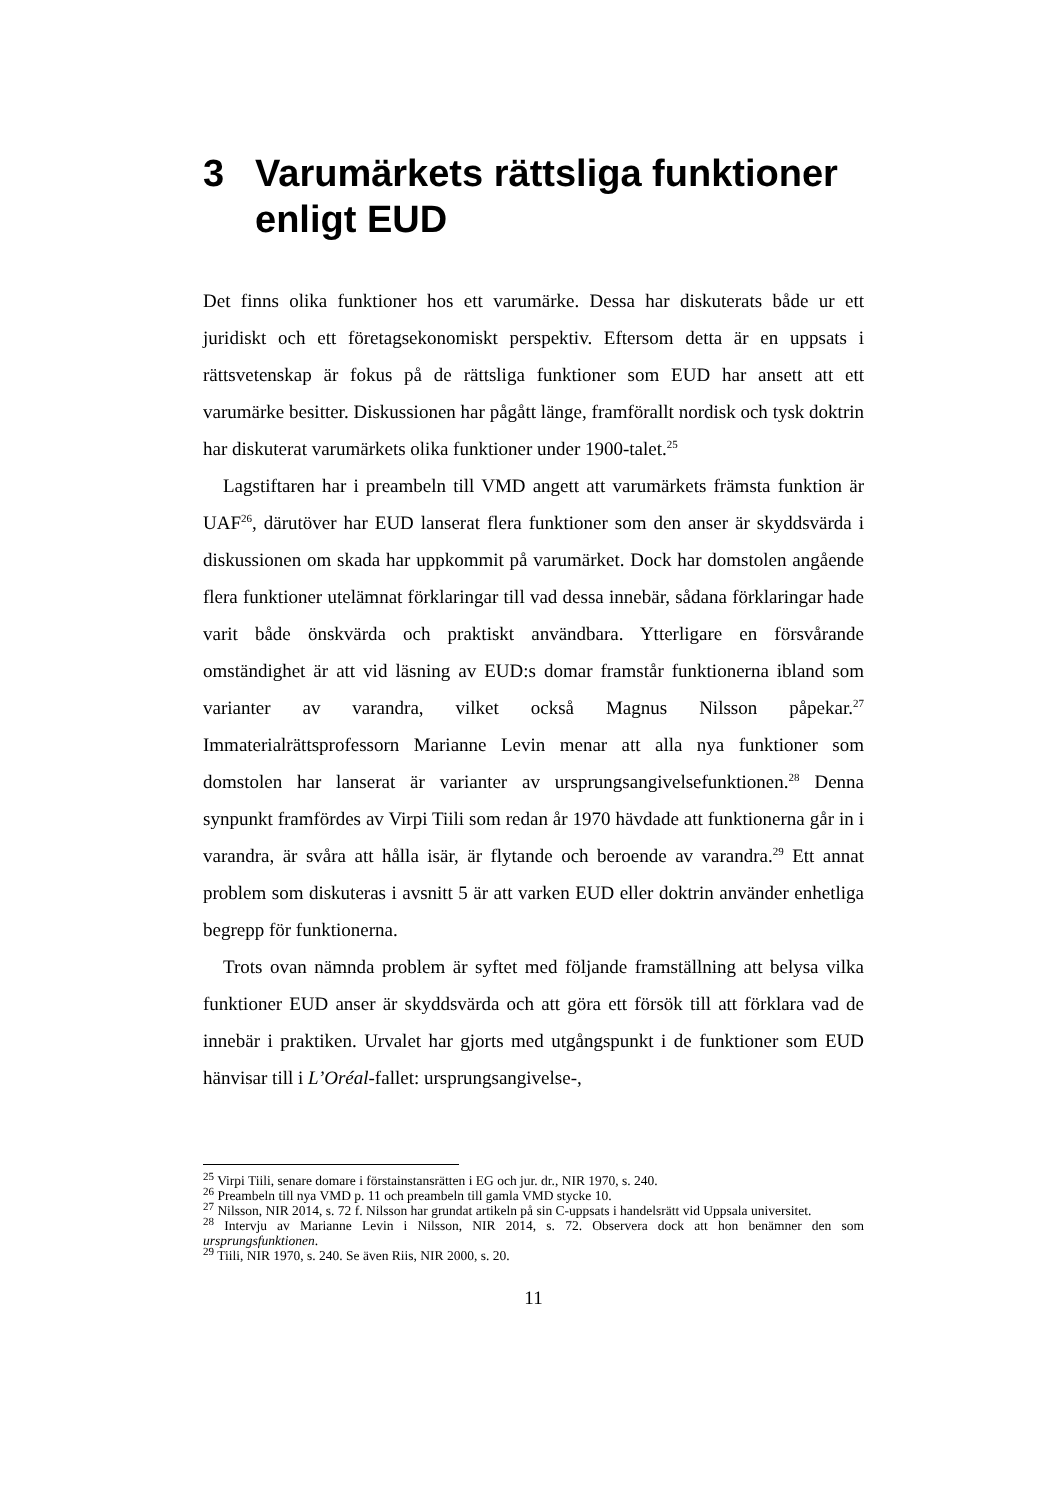3 Varumärkets rättsliga funktioner enligt EUD
Det finns olika funktioner hos ett varumärke. Dessa har diskuterats både ur ett juridiskt och ett företagsekonomiskt perspektiv. Eftersom detta är en uppsats i rättsvetenskap är fokus på de rättsliga funktioner som EUD har ansett att ett varumärke besitter. Diskussionen har pågått länge, framförallt nordisk och tysk doktrin har diskuterat varumärkets olika funktioner under 1900-talet.<sup>25</sup>
Lagstiftaren har i preambeln till VMD angett att varumärkets främsta funktion är UAF<sup>26</sup>, därutöver har EUD lanserat flera funktioner som den anser är skyddsvärda i diskussionen om skada har uppkommit på varumärket. Dock har domstolen angående flera funktioner utelämnat förklaringar till vad dessa innebär, sådana förklaringar hade varit både önskvärda och praktiskt användbara. Ytterligare en försvårande omständighet är att vid läsning av EUD:s domar framstår funktionerna ibland som varianter av varandra, vilket också Magnus Nilsson påpekar.<sup>27</sup> Immaterialrättsprofessorn Marianne Levin menar att alla nya funktioner som domstolen har lanserat är varianter av ursprungsangivelsefunktionen.<sup>28</sup> Denna synpunkt framfördes av Virpi Tiili som redan år 1970 hävdade att funktionerna går in i varandra, är svåra att hålla isär, är flytande och beroende av varandra.<sup>29</sup> Ett annat problem som diskuteras i avsnitt 5 är att varken EUD eller doktrin använder enhetliga begrepp för funktionerna.
Trots ovan nämnda problem är syftet med följande framställning att belysa vilka funktioner EUD anser är skyddsvärda och att göra ett försök till att förklara vad de innebär i praktiken. Urvalet har gjorts med utgångspunkt i de funktioner som EUD hänvisar till i L’Oréal-fallet: ursprungsangivelse-,
<sup>25</sup> Virpi Tiili, senare domare i förstainstansrätten i EG och jur. dr., NIR 1970, s. 240.
<sup>26</sup> Preambeln till nya VMD p. 11 och preambeln till gamla VMD stycke 10.
<sup>27</sup> Nilsson, NIR 2014, s. 72 f. Nilsson har grundat artikeln på sin C-uppsats i handelsrätt vid Uppsala universitet.
<sup>28</sup> Intervju av Marianne Levin i Nilsson, NIR 2014, s. 72. Observera dock att hon benämner den som ursprungsfunktionen.
<sup>29</sup> Tiili, NIR 1970, s. 240. Se även Riis, NIR 2000, s. 20.
11